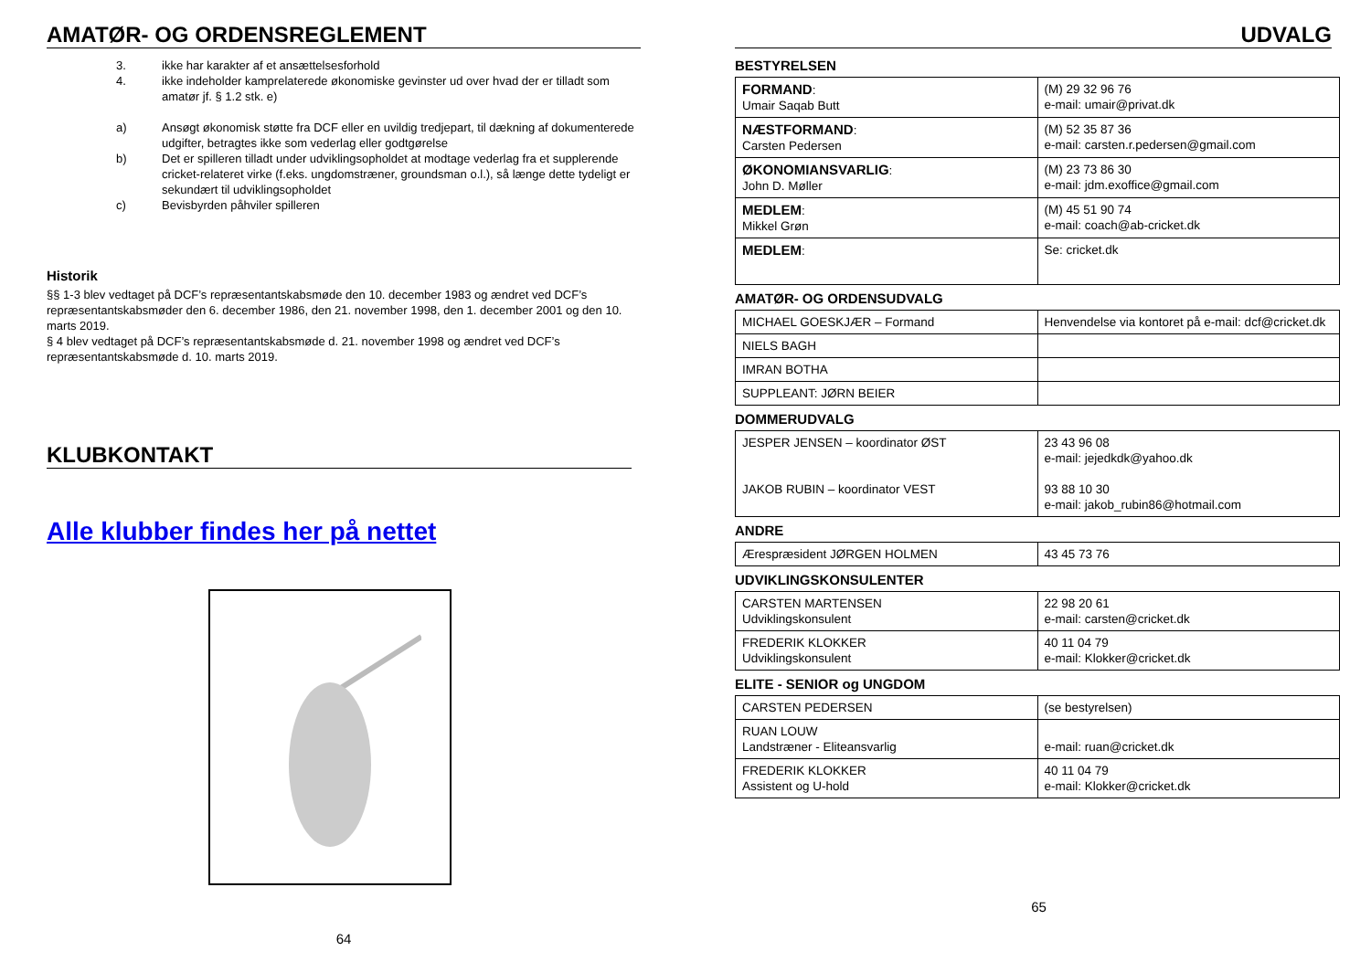AMATØR- OG ORDENSREGLEMENT
3. ikke har karakter af et ansættelsesforhold 4. ikke indeholder kamprelaterede økonomiske gevinster ud over hvad der er tilladt som amatør jf. § 1.2 stk. e) a) Ansøgt økonomisk støtte fra DCF eller en uvildig tredjepart, til dækning af dokumenterede udgifter, betragtes ikke som vederlag eller godtgørelse b) Det er spilleren tilladt under udviklingsopholdet at modtage vederlag fra et supplerende cricket-relateret virke (f.eks. ungdomstræner, groundsman o.l.), så længe dette tydeligt er sekundært til udviklingsopholdet c) Bevisbyrden påhviler spilleren
Historik
§§ 1-3 blev vedtaget på DCF’s repræsentantskabsmøde den 10. december 1983 og ændret ved DCF’s repræsentantskabsmøder den 6. december 1986, den 21. november 1998, den 1. december 2001 og den 10. marts 2019.
§ 4 blev vedtaget på DCF’s repræsentantskabsmøde d. 21. november 1998 og ændret ved DCF’s repræsentantskabsmøde d. 10. marts 2019.
KLUBKONTAKT
Alle klubber findes her på nettet
64
UDVALG
BESTYRELSEN
| FORMAND : Umair Saqab Butt | (M) 29 32 96 76 e-mail: umair@privat.dk |
| NÆSTFORMAND : Carsten Pedersen | (M) 52 35 87 36 e-mail: carsten.r.pedersen@gmail.com |
| ØKONOMIANSVARLIG : John D. Møller | (M) 23 73 86 30 e-mail: jdm.exoffice@gmail.com |
| MEDLEM : Mikkel Grøn | (M) 45 51 90 74 e-mail: coach@ab-cricket.dk |
| MEDLEM : | Se: cricket.dk |
AMATØR- OG ORDENSUDVALG
| MICHAEL GOESKJÆR – Formand | Henvendelse via kontoret på e-mail: dcf@cricket.dk |
| NIELS BAGH | |
| IMRAN BOTHA | |
| SUPPLEANT: JØRN BEIER | |
DOMMERUDVALG
| JESPER JENSEN – koordinator ØST JAKOB RUBIN – koordinator VEST | 23 43 96 08 e-mail: jejedkdk@yahoo.dk 93 88 10 30 e-mail: jakob_rubin86@hotmail.com |
ANDRE
| Ærespræsident JØRGEN HOLMEN | 43 45 73 76 |
UDVIKLINGSKONSULENTER
| CARSTEN MARTENSEN Udviklingskonsulent | 22 98 20 61 e-mail: carsten@cricket.dk |
| FREDERIK KLOKKER Udviklingskonsulent | 40 11 04 79 e-mail: Klokker@cricket.dk |
ELITE - SENIOR og UNGDOM
| CARSTEN PEDERSEN | (se bestyrelsen) |
| RUAN LOUW Landstræner - Eliteansvarlig | e-mail: ruan@cricket.dk |
| FREDERIK KLOKKER Assistent og U-hold | 40 11 04 79 e-mail: Klokker@cricket.dk |
65